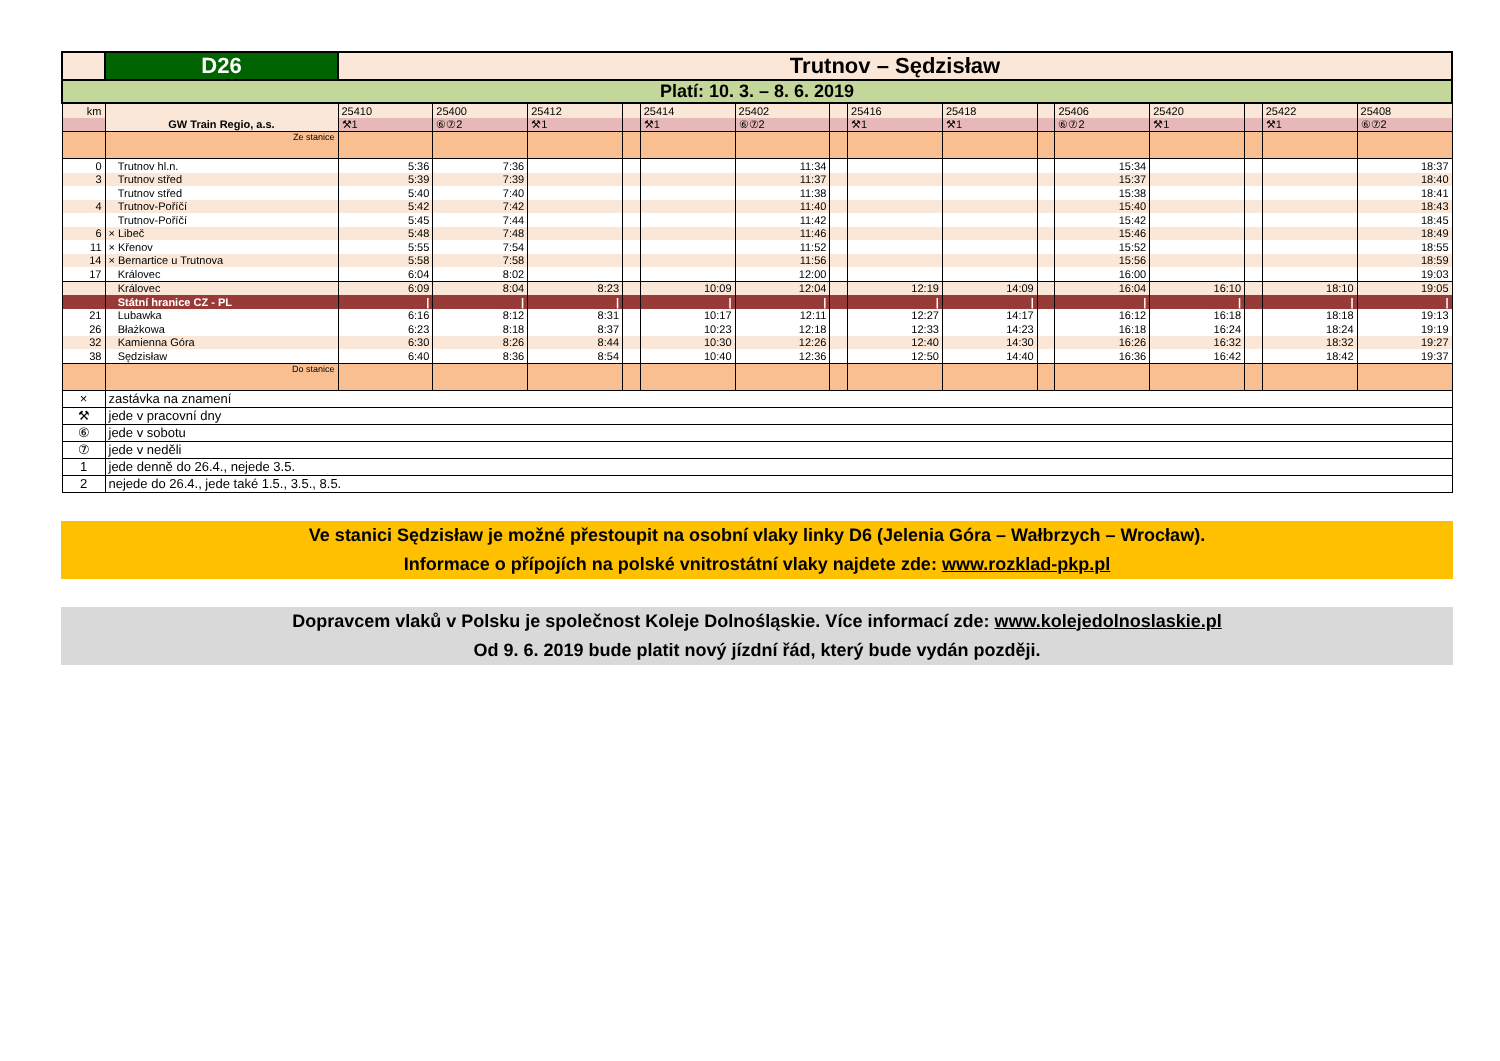| | D26 | Trutnov – Sędzisław | | | | | | | | | | | | | | |
| Platí: 10. 3. – 8. 6. 2019 | | | | | | | | | | | | | | | | |
| km | | 25410 | 25400 | 25412 | | 25414 | 25402 | | 25416 | 25418 | | 25406 | 25420 | | 25422 | 25408 |
| | GW Train Regio, a.s. | ⚒1 | ⑥⑦2 | ⚒1 | | ⚒1 | ⑥⑦2 | | ⚒1 | ⚒1 | | ⑥⑦2 | ⚒1 | | ⚒1 | ⑥⑦2 |
| | Ze stanice | | | | | | | | | | | | | | | |
| 0 | Trutnov hl.n. | 5:36 | 7:36 | | | | 11:34 | | | | | 15:34 | | | | 18:37 |
| 3 | Trutnov střed | 5:39 | 7:39 | | | | 11:37 | | | | | 15:37 | | | | 18:40 |
| | Trutnov střed | 5:40 | 7:40 | | | | 11:38 | | | | | 15:38 | | | | 18:41 |
| 4 | Trutnov-Poříčí | 5:42 | 7:42 | | | | 11:40 | | | | | 15:40 | | | | 18:43 |
| | Trutnov-Poříčí | 5:45 | 7:44 | | | | 11:42 | | | | | 15:42 | | | | 18:45 |
| 6 | × Libeč | 5:48 | 7:48 | | | | 11:46 | | | | | 15:46 | | | | 18:49 |
| 11 | × Křenov | 5:55 | 7:54 | | | | 11:52 | | | | | 15:52 | | | | 18:55 |
| 14 | × Bernartice u Trutnova | 5:58 | 7:58 | | | | 11:56 | | | | | 15:56 | | | | 18:59 |
| 17 | Královec | 6:04 | 8:02 | | | | 12:00 | | | | | 16:00 | | | | 19:03 |
| | Královec | 6:09 | 8:04 | 8:23 | | 10:09 | 12:04 | | 12:19 | 14:09 | | 16:04 | 16:10 | | 18:10 | 19:05 |
| | Státní hranice CZ - PL | / | / | / | | / | / | | / | / | | / | / | | / | / |
| 21 | Lubawka | 6:16 | 8:12 | 8:31 | | 10:17 | 12:11 | | 12:27 | 14:17 | | 16:12 | 16:18 | | 18:18 | 19:13 |
| 26 | Błażkowa | 6:23 | 8:18 | 8:37 | | 10:23 | 12:18 | | 12:33 | 14:23 | | 16:18 | 16:24 | | 18:24 | 19:19 |
| 32 | Kamienna Góra | 6:30 | 8:26 | 8:44 | | 10:30 | 12:26 | | 12:40 | 14:30 | | 16:26 | 16:32 | | 18:32 | 19:27 |
| 38 | Sędzisław | 6:40 | 8:36 | 8:54 | | 10:40 | 12:36 | | 12:50 | 14:40 | | 16:36 | 16:42 | | 18:42 | 19:37 |
| | Do stanice | | | | | | | | | | | | | | | |
| × | zastávka na znamení | | | | | | | | | | | | | | | |
| ⚒ | jede v pracovní dny | | | | | | | | | | | | | | | |
| ⑥ | jede v sobotu | | | | | | | | | | | | | | | |
| ⑦ | jede v neděli | | | | | | | | | | | | | | | |
| 1 | jede denně do 26.4., nejede 3.5. | | | | | | | | | | | | | | | |
| 2 | nejede do 26.4., jede také 1.5., 3.5., 8.5. | | | | | | | | | | | | | | | |
Ve stanici Sędzisław je možné přestoupit na osobní vlaky linky D6 (Jelenia Góra – Wałbrzych – Wrocław).
Informace o přípojích na polské vnitrostátní vlaky najdete zde: www.rozklad-pkp.pl
Dopravcem vlaků v Polsku je společnost Koleje Dolnośląskie. Více informací zde: www.kolejedolnoslaskie.pl
Od 9. 6. 2019 bude platit nový jízdní řád, který bude vydán později.